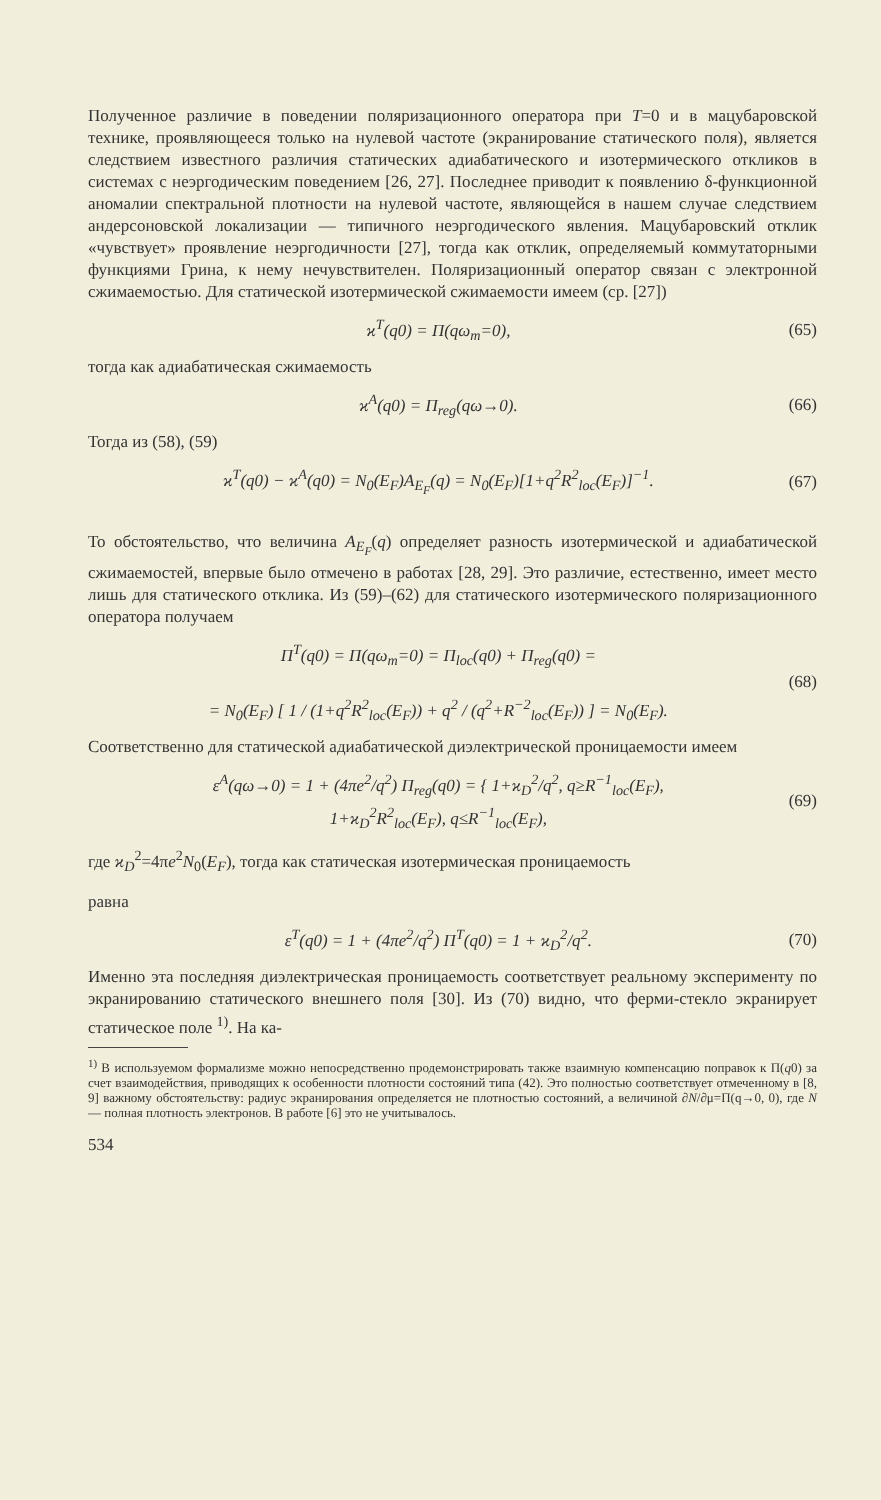Полученное различие в поведении поляризационного оператора при T=0 и в мацубаровской технике, проявляющееся только на нулевой частоте (экранирование статического поля), является следствием известного различия статических адиабатического и изотермического откликов в системах с неэргодическим поведением [26, 27]. Последнее приводит к появлению δ-функционной аномалии спектральной плотности на нулевой частоте, являющейся в нашем случае следствием андерсоновской локализации — типичного неэргодического явления. Мацубаровский отклик «чувствует» проявление неэргодичности [27], тогда как отклик, определяемый коммутаторными функциями Грина, к нему нечувствителен. Поляризационный оператор связан с электронной сжимаемостью. Для статической изотермической сжимаемости имеем (ср. [27])
ϰ<sup>T</sup>(q0) = Π(qω<sub>m</sub>=0), (65)
тогда как адиабатическая сжимаемость
ϰ<sup>A</sup>(q0) = Π<sub>reg</sub>(qω→0). (66)
Тогда из (58), (59)
ϰ<sup>T</sup>(q0) − ϰ<sup>A</sup>(q0) = N<sub>0</sub>(E<sub>F</sub>)A<sub>E<sub>F</sub></sub>(q) = N<sub>0</sub>(E<sub>F</sub>)[1+q<sup>2</sup>R<sup>2</sup><sub>loc</sub>(E<sub>F</sub>)]<sup>−1</sup>. (67)
То обстоятельство, что величина A<sub>E<sub>F</sub></sub>(q) определяет разность изотермической и адиабатической сжимаемостей, впервые было отмечено в работах [28, 29]. Это различие, естественно, имеет место лишь для статического отклика. Из (59)–(62) для статического изотермического поляризационного оператора получаем
Π<sup>T</sup>(q0) = Π(qω<sub>m</sub>=0) = Π<sub>loc</sub>(q0) + Π<sub>reg</sub>(q0) =
= N<sub>0</sub>(E<sub>F</sub>) [ 1 / (1+q<sup>2</sup>R<sup>2</sup><sub>loc</sub>(E<sub>F</sub>)) + q<sup>2</sup> / (q<sup>2</sup>+R<sup>−2</sup><sub>loc</sub>(E<sub>F</sub>)) ] = N<sub>0</sub>(E<sub>F</sub>). (68)
Соответственно для статической адиабатической диэлектрической проницаемости имеем
ε<sup>A</sup>(qω→0) = 1 + (4πe<sup>2</sup>/q<sup>2</sup>) Π<sub>reg</sub>(q0) = { 1+ϰ<sub>D</sub><sup>2</sup>/q<sup>2</sup>, q≥R<sup>−1</sup><sub>loc</sub>(E<sub>F</sub>),
1+ϰ<sub>D</sub><sup>2</sup>R<sup>2</sup><sub>loc</sub>(E<sub>F</sub>), q≤R<sup>−1</sup><sub>loc</sub>(E<sub>F</sub>), (69)
где ϰ<sub>D</sub><sup>2</sup>=4πe<sup>2</sup>N<sub>0</sub>(E<sub>F</sub>), тогда как статическая изотермическая проницаемость
равна
ε<sup>T</sup>(q0) = 1 + (4πe<sup>2</sup>/q<sup>2</sup>) Π<sup>T</sup>(q0) = 1 + ϰ<sub>D</sub><sup>2</sup>/q<sup>2</sup>. (70)
Именно эта последняя диэлектрическая проницаемость соответствует реальному эксперименту по экранированию статического внешнего поля [30]. Из (70) видно, что ферми-стекло экранирует статическое поле <sup>1)</sup>. На ка-
<sup>1)</sup> В используемом формализме можно непосредственно продемонстрировать также взаимную компенсацию поправок к Π(q0) за счет взаимодействия, приводящих к особенности плотности состояний типа (42). Это полностью соответствует отмеченному в [8, 9] важному обстоятельству: радиус экранирования определяется не плотностью состояний, а величиной ∂N/∂μ=Π(q→0, 0), где N — полная плотность электронов. В работе [6] это не учитывалось.
534